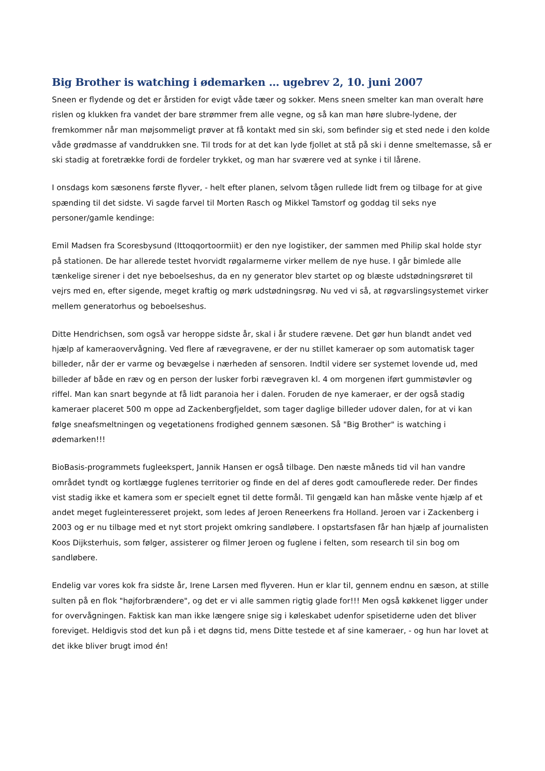Big Brother is watching i ødemarken … ugebrev 2, 10. juni 2007
Sneen er flydende og det er årstiden for evigt våde tæer og sokker. Mens sneen smelter kan man overalt høre rislen og klukken fra vandet der bare strømmer frem alle vegne, og så kan man høre slubre-lydene, der fremkommer når man møjsommeligt prøver at få kontakt med sin ski, som befinder sig et sted nede i den kolde våde grødmasse af vanddrukken sne. Til trods for at det kan lyde fjollet at stå på ski i denne smeltemasse, så er ski stadig at foretrække fordi de fordeler trykket, og man har sværere ved at synke i til lårene.
I onsdags kom sæsonens første flyver, - helt efter planen, selvom tågen rullede lidt frem og tilbage for at give spænding til det sidste. Vi sagde farvel til Morten Rasch og Mikkel Tamstorf og goddag til seks nye personer/gamle kendinge:
Emil Madsen fra Scoresbysund (Ittoqqortoormiit) er den nye logistiker, der sammen med Philip skal holde styr på stationen. De har allerede testet hvorvidt røgalarmerne virker mellem de nye huse. I går bimlede alle tænkelige sirener i det nye beboelseshus, da en ny generator blev startet op og blæste udstødningsrøret til vejrs med en, efter sigende, meget kraftig og mørk udstødningsrøg. Nu ved vi så, at røgvarslingsystemet virker mellem generatorhus og beboelseshus.
Ditte Hendrichsen, som også var heroppe sidste år, skal i år studere rævene. Det gør hun blandt andet ved hjælp af kameraovervågning. Ved flere af rævegravene, er der nu stillet kameraer op som automatisk tager billeder, når der er varme og bevægelse i nærheden af sensoren. Indtil videre ser systemet lovende ud, med billeder af både en ræv og en person der lusker forbi rævegraven kl. 4 om morgenen iført gummistøvler og riffel. Man kan snart begynde at få lidt paranoia her i dalen. Foruden de nye kameraer, er der også stadig kameraer placeret 500 m oppe ad Zackenbergfjeldet, som tager daglige billeder udover dalen, for at vi kan følge sneafsmeltningen og vegetationens frodighed gennem sæsonen. Så "Big Brother" is watching i ødemarken!!!
BioBasis-programmets fugleekspert, Jannik Hansen er også tilbage. Den næste måneds tid vil han vandre området tyndt og kortlægge fuglenes territorier og finde en del af deres godt camouflerede reder. Der findes vist stadig ikke et kamera som er specielt egnet til dette formål. Til gengæld kan han måske vente hjælp af et andet meget fugleinteresseret projekt, som ledes af Jeroen Reneerkens fra Holland. Jeroen var i Zackenberg i 2003 og er nu tilbage med et nyt stort projekt omkring sandløbere. I opstartsfasen får han hjælp af journalisten Koos Dijksterhuis, som følger, assisterer og filmer Jeroen og fuglene i felten, som research til sin bog om sandløbere.
Endelig var vores kok fra sidste år, Irene Larsen med flyveren. Hun er klar til, gennem endnu en sæson, at stille sulten på en flok "højforbrændere", og det er vi alle sammen rigtig glade for!!! Men også køkkenet ligger under for overvågningen. Faktisk kan man ikke længere snige sig i køleskabet udenfor spisetiderne uden det bliver foreviget. Heldigvis stod det kun på i et døgns tid, mens Ditte testede et af sine kameraer, - og hun har lovet at det ikke bliver brugt imod én!